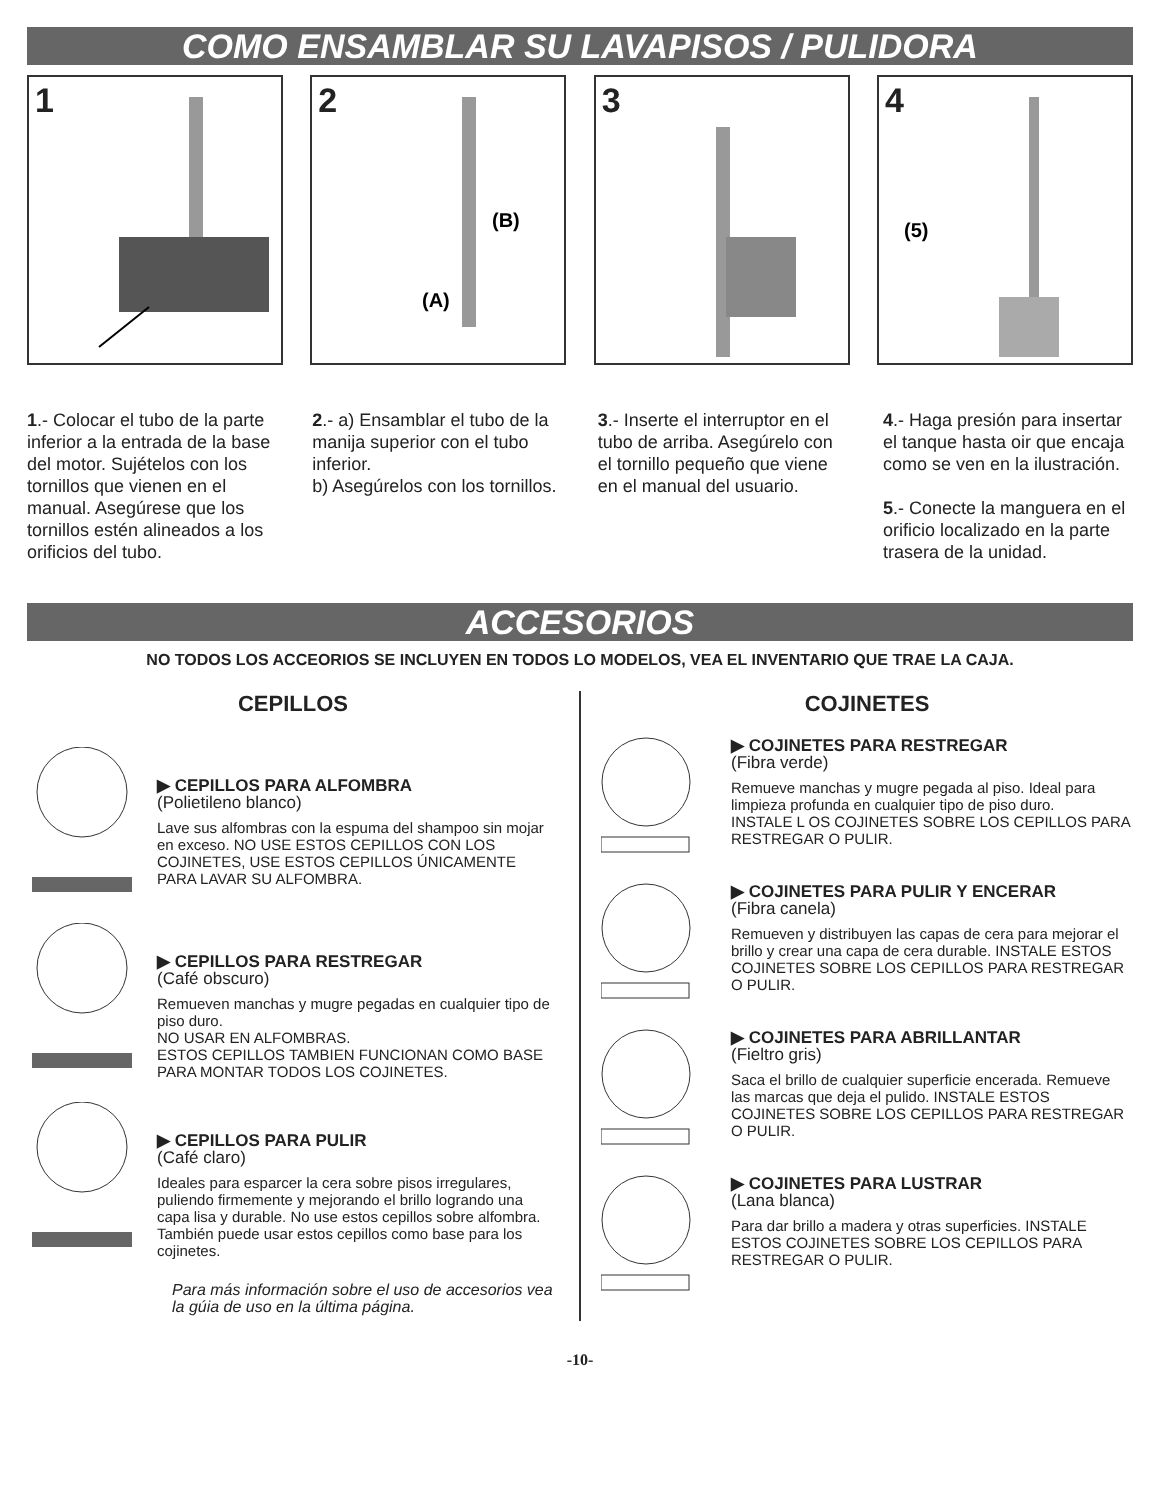COMO ENSAMBLAR SU LAVAPISOS / PULIDORA
1 2
(B)
(A)
3 4
(5)
1.- Colocar el tubo de la parte inferior a la entrada de la base del motor. Sujételos con los tornillos que vienen en el manual. Asegúrese que los tornillos estén alineados a los orificios del tubo.
2.- a) Ensamblar el tubo de la manija superior con el tubo inferior.
b) Asegúrelos con los tornillos.
3.- Inserte el interruptor en el tubo de arriba. Asegúrelo con el tornillo pequeño que viene en el manual del usuario.
4.- Haga presión para insertar el tanque hasta oir que encaja como se ven en la ilustración.
5.- Conecte la manguera en el orificio localizado en la parte trasera de la unidad.
ACCESORIOS
NO TODOS LOS ACCEORIOS SE INCLUYEN EN TODOS LO MODELOS, VEA EL INVENTARIO QUE TRAE LA CAJA.
CEPILLOS
▶ CEPILLOS PARA ALFOMBRA
(Polietileno blanco)
Lave sus alfombras con la espuma del shampoo sin mojar en exceso. NO USE ESTOS CEPILLOS CON LOS COJINETES, USE ESTOS CEPILLOS ÚNICAMENTE PARA LAVAR SU ALFOMBRA.
▶ CEPILLOS PARA RESTREGAR
(Café obscuro)
Remueven manchas y mugre pegadas en cualquier tipo de piso duro.
NO USAR EN ALFOMBRAS.
ESTOS CEPILLOS TAMBIEN FUNCIONAN COMO BASE PARA MONTAR TODOS LOS COJINETES.
▶ CEPILLOS PARA PULIR
(Café claro)
Ideales para esparcer la cera sobre pisos irregulares, puliendo firmemente y mejorando el brillo logrando una capa lisa y durable. No use estos cepillos sobre alfombra. También puede usar estos cepillos como base para los cojinetes.
Para más información sobre el uso de accesorios vea la gúia de uso en la última página.
COJINETES
▶ COJINETES PARA RESTREGAR
(Fibra verde)
Remueve manchas y mugre pegada al piso. Ideal para limpieza profunda en cualquier tipo de piso duro.
INSTALE L OS COJINETES SOBRE LOS CEPILLOS PARA RESTREGAR O PULIR.
▶ COJINETES PARA PULIR Y ENCERAR
(Fibra canela)
Remueven y distribuyen las capas de cera para mejorar el brillo y crear una capa de cera durable. INSTALE ESTOS COJINETES SOBRE LOS CEPILLOS PARA RESTREGAR O PULIR.
▶ COJINETES PARA ABRILLANTAR
(Fieltro gris)
Saca el brillo de cualquier superficie encerada. Remueve las marcas que deja el pulido. INSTALE ESTOS COJINETES SOBRE LOS CEPILLOS PARA RESTREGAR O PULIR.
▶ COJINETES PARA LUSTRAR
(Lana blanca)
Para dar brillo a madera y otras superficies. INSTALE ESTOS COJINETES SOBRE LOS CEPILLOS PARA RESTREGAR O PULIR.
-10-